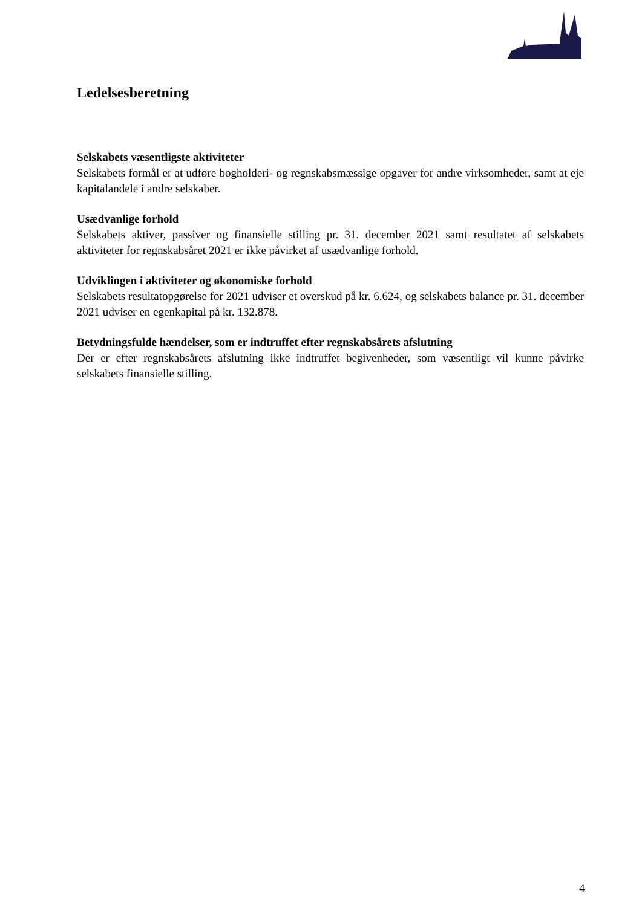Ledelsesberetning
Selskabets væsentligste aktiviteter
Selskabets formål er at udføre bogholderi- og regnskabsmæssige opgaver for andre virksomheder, samt at eje kapitalandele i andre selskaber.
Usædvanlige forhold
Selskabets aktiver, passiver og finansielle stilling pr. 31. december 2021 samt resultatet af selskabets aktiviteter for regnskabsåret 2021 er ikke påvirket af usædvanlige forhold.
Udviklingen i aktiviteter og økonomiske forhold
Selskabets resultatopgørelse for 2021 udviser et overskud på kr. 6.624, og selskabets balance pr. 31. december 2021 udviser en egenkapital på kr. 132.878.
Betydningsfulde hændelser, som er indtruffet efter regnskabsårets afslutning
Der er efter regnskabsårets afslutning ikke indtruffet begivenheder, som væsentligt vil kunne påvirke selskabets finansielle stilling.
4